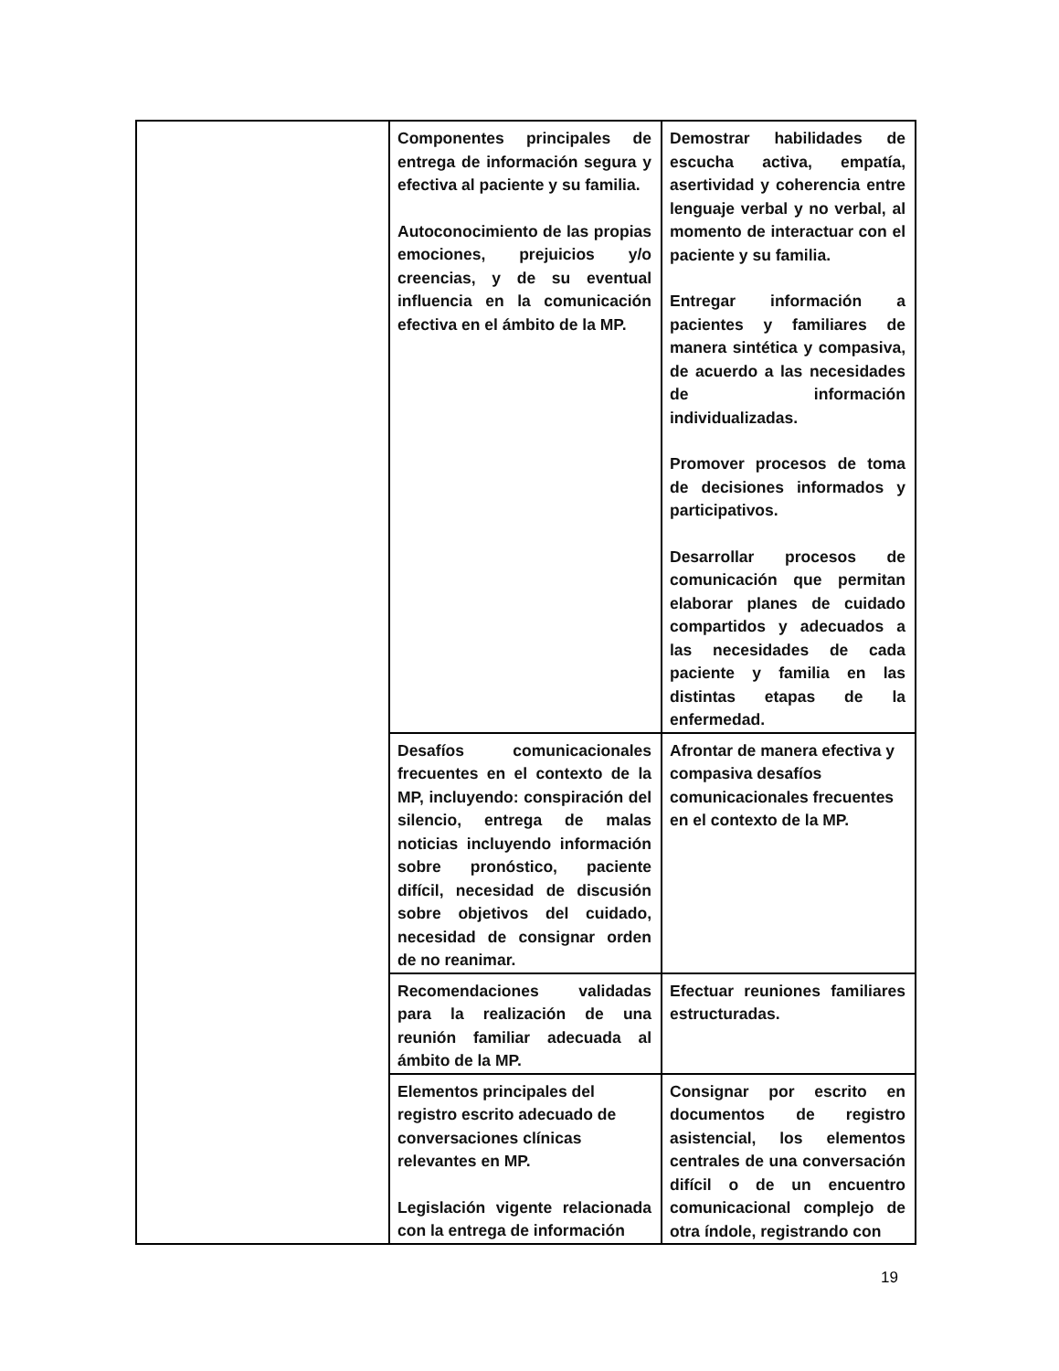| | Componentes principales de entrega de información segura y efectiva al paciente y su familia. Autoconocimiento de las propias emociones, prejuicios y/o creencias, y de su eventual influencia en la comunicación efectiva en el ámbito de la MP. | Demostrar habilidades de escucha activa, empatía, asertividad y coherencia entre lenguaje verbal y no verbal, al momento de interactuar con el paciente y su familia. Entregar información a pacientes y familiares de manera sintética y compasiva, de acuerdo a las necesidades de información individualizadas. Promover procesos de toma de decisiones informados y participativos. Desarrollar procesos de comunicación que permitan elaborar planes de cuidado compartidos y adecuados a las necesidades de cada paciente y familia en las distintas etapas de la enfermedad. |
| | Desafíos comunicacionales frecuentes en el contexto de la MP, incluyendo: conspiración del silencio, entrega de malas noticias incluyendo información sobre pronóstico, paciente difícil, necesidad de discusión sobre objetivos del cuidado, necesidad de consignar orden de no reanimar. | Afrontar de manera efectiva y compasiva desafíos comunicacionales frecuentes en el contexto de la MP. |
| | Recomendaciones validadas para la realización de una reunión familiar adecuada al ámbito de la MP. | Efectuar reuniones familiares estructuradas. |
| | Elementos principales del registro escrito adecuado de conversaciones clínicas relevantes en MP. Legislación vigente relacionada con la entrega de información | Consignar por escrito en documentos de registro asistencial, los elementos centrales de una conversación difícil o de un encuentro comunicacional complejo de otra índole, registrando con |
19